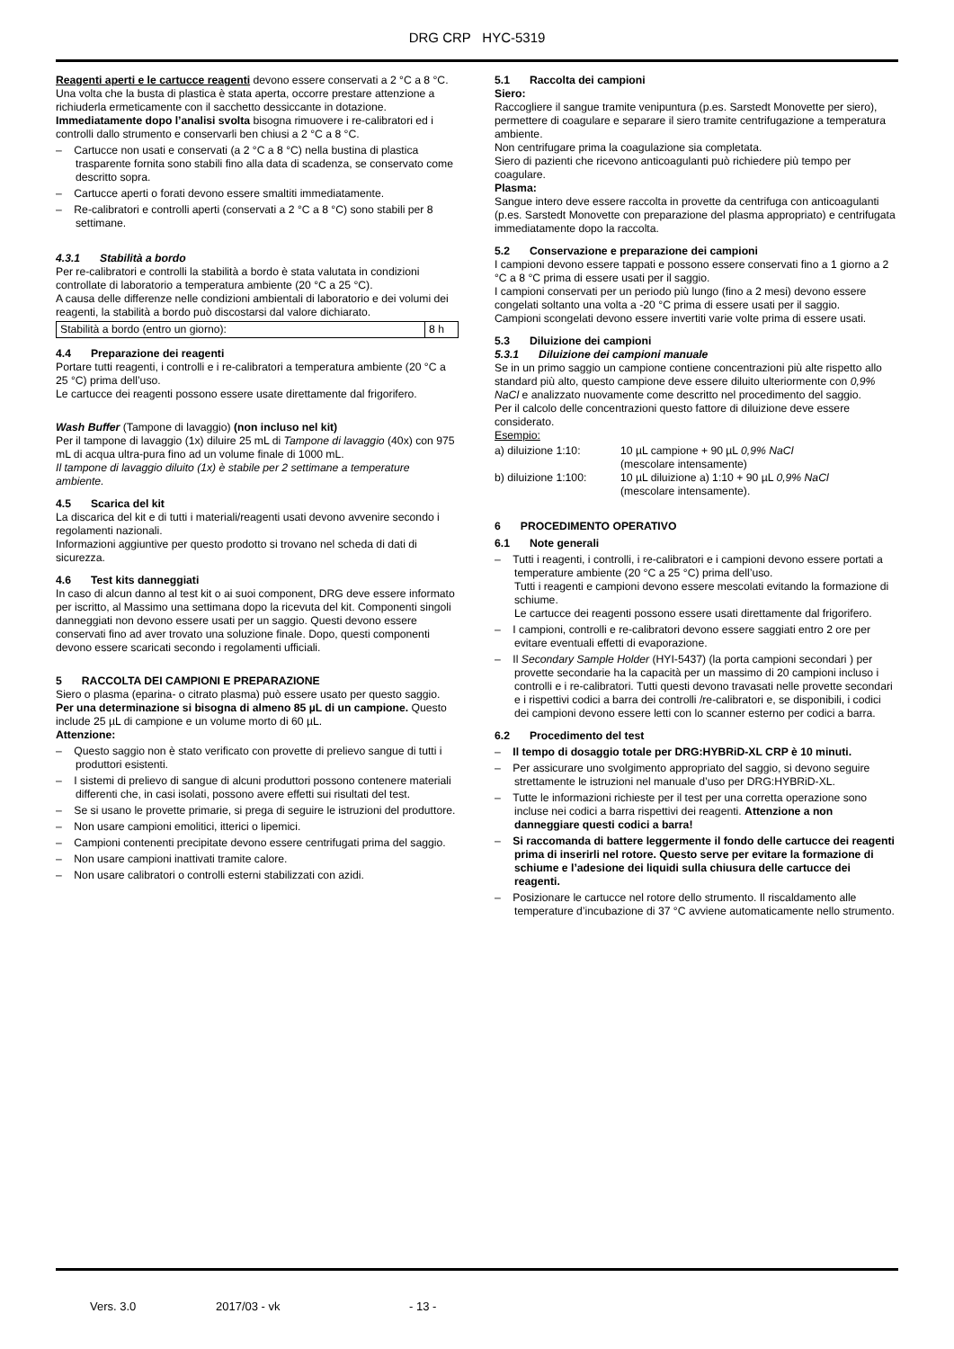DRG CRP HYC-5319
Reagenti aperti e le cartucce reagenti devono essere conservati a 2 °C a 8 °C.
Una volta che la busta di plastica è stata aperta, occorre prestare attenzione a richiuderla ermeticamente con il sacchetto dessiccante in dotazione.
Immediatamente dopo l’analisi svolta bisogna rimuovere i re-calibratori ed i controlli dallo strumento e conservarli ben chiusi a 2 °C a 8 °C.
– Cartucce non usati e conservati (a 2 °C a 8 °C) nella bustina di plastica trasparente fornita sono stabili fino alla data di scadenza, se conservato come descritto sopra.
– Cartucce aperti o forati devono essere smaltiti immediatamente.
– Re-calibratori e controlli aperti (conservati a 2 °C a 8 °C) sono stabili per 8 settimane.
4.3.1 Stabilità a bordo
Per re-calibratori e controlli la stabilità a bordo è stata valutata in condizioni controllate di laboratorio a temperatura ambiente (20 °C a 25 °C).
A causa delle differenze nelle condizioni ambientali di laboratorio e dei volumi dei reagenti, la stabilità a bordo può discostarsi dal valore dichiarato.
| Stabilità a bordo (entro un giorno): | 8 h |
4.4 Preparazione dei reagenti
Portare tutti reagenti, i controlli e i re-calibratori a temperatura ambiente (20 °C a 25 °C) prima dell’uso.
Le cartucce dei reagenti possono essere usate direttamente dal frigorifero.
Wash Buffer (Tampone di lavaggio) (non incluso nel kit)
Per il tampone di lavaggio (1x) diluire 25 mL di Tampone di lavaggio (40x) con 975 mL di acqua ultra-pura fino ad un volume finale di 1000 mL.
Il tampone di lavaggio diluito (1x) è stabile per 2 settimane a temperature ambiente.
4.5 Scarica del kit
La discarica del kit e di tutti i materiali/reagenti usati devono avvenire secondo i regolamenti nazionali.
Informazioni aggiuntive per questo prodotto si trovano nel scheda di dati di sicurezza.
4.6 Test kits danneggiati
In caso di alcun danno al test kit o ai suoi component, DRG deve essere informato per iscritto, al Massimo una settimana dopo la ricevuta del kit. Componenti singoli danneggiati non devono essere usati per un saggio. Questi devono essere conservati fino ad aver trovato una soluzione finale. Dopo, questi componenti devono essere scaricati secondo i regolamenti ufficiali.
5 RACCOLTA DEI CAMPIONI E PREPARAZIONE
Siero o plasma (eparina- o citrato plasma) può essere usato per questo saggio.
Per una determinazione si bisogna di almeno 85 µL di un campione. Questo include 25 µL di campione e un volume morto di 60 µL.
Attenzione:
– Questo saggio non è stato verificato con provette di prelievo sangue di tutti i produttori esistenti.
– I sistemi di prelievo di sangue di alcuni produttori possono contenere materiali differenti che, in casi isolati, possono avere effetti sui risultati del test.
– Se si usano le provette primarie, si prega di seguire le istruzioni del produttore.
– Non usare campioni emolitici, itterici o lipemici.
– Campioni contenenti precipitate devono essere centrifugati prima del saggio.
– Non usare campioni inattivati tramite calore.
– Non usare calibratori o controlli esterni stabilizzati con azidi.
5.1 Raccolta dei campioni
Siero:
Raccogliere il sangue tramite venipuntura (p.es. Sarstedt Monovette per siero), permettere di coagulare e separare il siero tramite centrifugazione a temperatura ambiente.
Non centrifugare prima la coagulazione sia completata.
Siero di pazienti che ricevono anticoagulanti può richiedere più tempo per coagulare.
Plasma:
Sangue intero deve essere raccolta in provette da centrifuga con anticoagulanti (p.es. Sarstedt Monovette con preparazione del plasma appropriato) e centrifugata immediatamente dopo la raccolta.
5.2 Conservazione e preparazione dei campioni
I campioni devono essere tappati e possono essere conservati fino a 1 giorno a 2 °C a 8 °C prima di essere usati per il saggio.
I campioni conservati per un periodo più lungo (fino a 2 mesi) devono essere congelati soltanto una volta a -20 °C prima di essere usati per il saggio.
Campioni scongelati devono essere invertiti varie volte prima di essere usati.
5.3 Diluizione dei campioni
5.3.1 Diluizione dei campioni manuale
Se in un primo saggio un campione contiene concentrazioni più alte rispetto allo standard più alto, questo campione deve essere diluito ulteriormente con 0,9% NaCl e analizzato nuovamente come descritto nel procedimento del saggio.
Per il calcolo delle concentrazioni questo fattore di diluizione deve essere considerato.
Esempio:
| a) diluizione 1:10: | 10 µL campione + 90 µL 0,9% NaCl (mescolare intensamente) |
| b) diluizione 1:100: | 10 µL diluizione a) 1:10 + 90 µL 0,9% NaCl (mescolare intensamente). |
6 PROCEDIMENTO OPERATIVO
6.1 Note generali
– Tutti i reagenti, i controlli, i re-calibratori e i campioni devono essere portati a temperature ambiente (20 °C a 25 °C) prima dell’uso.
Tutti i reagenti e campioni devono essere mescolati evitando la formazione di schiume.
Le cartucce dei reagenti possono essere usati direttamente dal frigorifero.
– I campioni, controlli e re-calibratori devono essere saggiati entro 2 ore per evitare eventuali effetti di evaporazione.
– Il Secondary Sample Holder (HYI-5437) (la porta campioni secondari ) per provette secondarie ha la capacità per un massimo di 20 campioni incluso i controlli e i re-calibratori. Tutti questi devono travasati nelle provette secondari e i rispettivi codici a barra dei controlli /re-calibratori e, se disponibili, i codici dei campioni devono essere letti con lo scanner esterno per codici a barra.
6.2 Procedimento del test
– Il tempo di dosaggio totale per DRG:HYBRiD-XL CRP è 10 minuti.
– Per assicurare uno svolgimento appropriato del saggio, si devono seguire strettamente le istruzioni nel manuale d’uso per DRG:HYBRiD-XL.
– Tutte le informazioni richieste per il test per una corretta operazione sono incluse nei codici a barra rispettivi dei reagenti. Attenzione a non danneggiare questi codici a barra!
– Si raccomanda di battere leggermente il fondo delle cartucce dei reagenti prima di inserirli nel rotore. Questo serve per evitare la formazione di schiume e l’adesione dei liquidi sulla chiusura delle cartucce dei reagenti.
– Posizionare le cartucce nel rotore dello strumento. Il riscaldamento alle temperature d’incubazione di 37 °C avviene automaticamente nello strumento.
Vers. 3.0 2017/03 - vk - 13 -